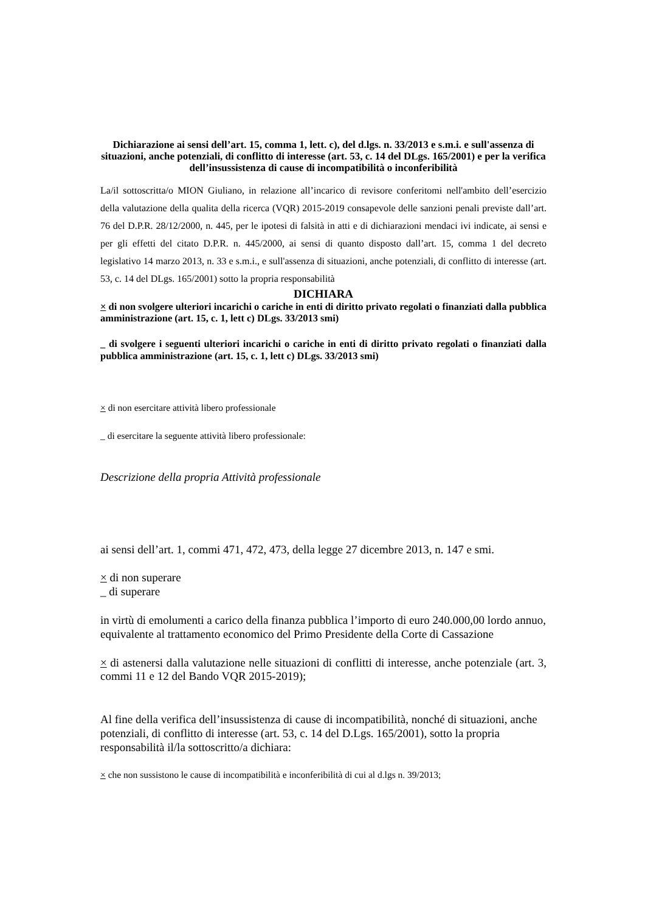Dichiarazione ai sensi dell’art. 15, comma 1, lett. c), del d.lgs. n. 33/2013 e s.m.i. e sull'assenza di situazioni, anche potenziali, di conflitto di interesse (art. 53, c. 14 del DLgs. 165/2001) e per la verifica dell’insussistenza di cause di incompatibilità o inconferibilità
La/il sottoscritta/o MION Giuliano, in relazione all’incarico di revisore conferitomi nell'ambito dell’esercizio della valutazione della qualita della ricerca (VQR) 2015-2019 consapevole delle sanzioni penali previste dall’art. 76 del D.P.R. 28/12/2000, n. 445, per le ipotesi di falsità in atti e di dichiarazioni mendaci ivi indicate, ai sensi e per gli effetti del citato D.P.R. n. 445/2000, ai sensi di quanto disposto dall’art. 15, comma 1 del decreto legislativo 14 marzo 2013, n. 33 e s.m.i., e sull'assenza di situazioni, anche potenziali, di conflitto di interesse (art. 53, c. 14 del DLgs. 165/2001) sotto la propria responsabilità
DICHIARA
× di non svolgere ulteriori incarichi o cariche in enti di diritto privato regolati o finanziati dalla pubblica amministrazione (art. 15, c. 1, lett c) DLgs. 33/2013 smi)
_ di svolgere i seguenti ulteriori incarichi o cariche in enti di diritto privato regolati o finanziati dalla pubblica amministrazione (art. 15, c. 1, lett c) DLgs. 33/2013 smi)
× di non esercitare attività libero professionale
_ di esercitare la seguente attività libero professionale:
Descrizione della propria Attività professionale
ai sensi dell’art. 1, commi 471, 472, 473, della legge 27 dicembre 2013, n. 147 e smi.
× di non superare
_ di superare
in virtù di emolumenti a carico della finanza pubblica l’importo di euro 240.000,00 lordo annuo, equivalente al trattamento economico del Primo Presidente della Corte di Cassazione
× di astenersi dalla valutazione nelle situazioni di conflitti di interesse, anche potenziale (art. 3, commi 11 e 12 del Bando VQR 2015-2019);
Al fine della verifica dell’insussistenza di cause di incompatibilità, nonché di situazioni, anche potenziali, di conflitto di interesse (art. 53, c. 14 del D.Lgs. 165/2001), sotto la propria responsabilità il/la sottoscritto/a dichiara:
× che non sussistono le cause di incompatibilità e inconferibilità di cui al d.lgs n. 39/2013;